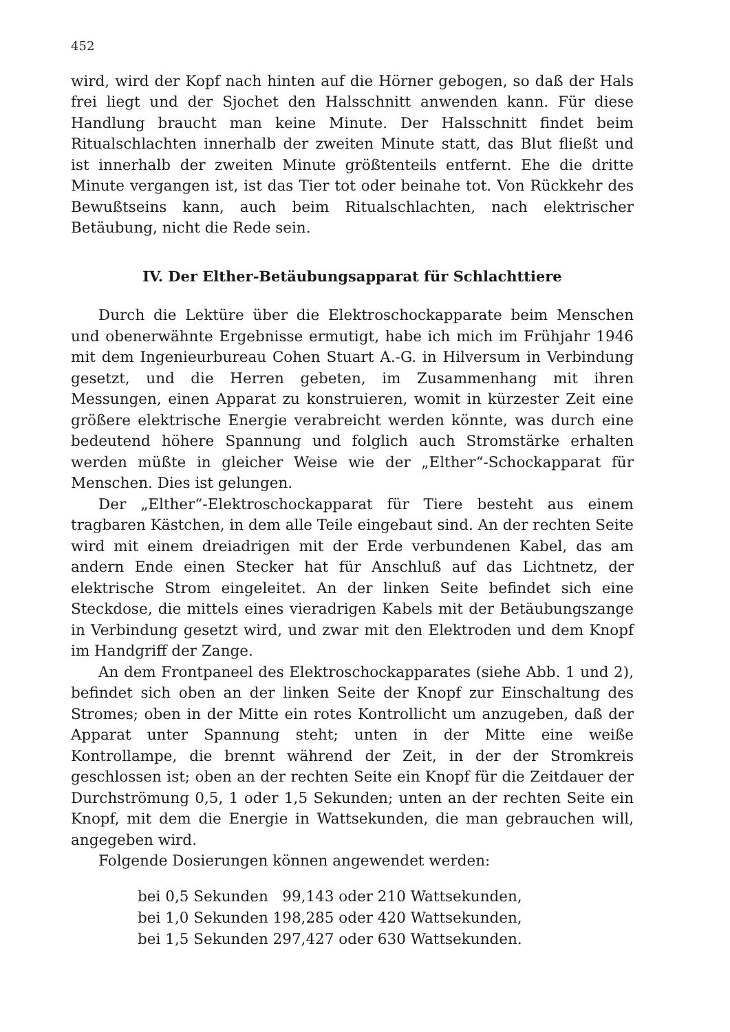452
wird, wird der Kopf nach hinten auf die Hörner gebogen, so daß der Hals frei liegt und der Sjochet den Halsschnitt anwenden kann. Für diese Handlung braucht man keine Minute. Der Halsschnitt findet beim Ritualschlachten innerhalb der zweiten Minute statt, das Blut fließt und ist innerhalb der zweiten Minute größtenteils entfernt. Ehe die dritte Minute vergangen ist, ist das Tier tot oder beinahe tot. Von Rückkehr des Bewußtseins kann, auch beim Ritualschlachten, nach elektrischer Betäubung, nicht die Rede sein.
IV. Der Elther-Betäubungsapparat für Schlachttiere
Durch die Lektüre über die Elektroschockapparate beim Menschen und obenerwähnte Ergebnisse ermutigt, habe ich mich im Frühjahr 1946 mit dem Ingenieurbureau Cohen Stuart A.-G. in Hilversum in Verbindung gesetzt, und die Herren gebeten, im Zusammenhang mit ihren Messungen, einen Apparat zu konstruieren, womit in kürzester Zeit eine größere elektrische Energie verabreicht werden könnte, was durch eine bedeutend höhere Spannung und folglich auch Stromstärke erhalten werden müßte in gleicher Weise wie der „Elther“-Schockapparat für Menschen. Dies ist gelungen.
Der „Elther“-Elektroschockapparat für Tiere besteht aus einem tragbaren Kästchen, in dem alle Teile eingebaut sind. An der rechten Seite wird mit einem dreiadrigen mit der Erde verbundenen Kabel, das am andern Ende einen Stecker hat für Anschluß auf das Lichtnetz, der elektrische Strom eingeleitet. An der linken Seite befindet sich eine Steckdose, die mittels eines vieradrigen Kabels mit der Betäubungszange in Verbindung gesetzt wird, und zwar mit den Elektroden und dem Knopf im Handgriff der Zange.
An dem Frontpaneel des Elektroschockapparates (siehe Abb. 1 und 2), befindet sich oben an der linken Seite der Knopf zur Einschaltung des Stromes; oben in der Mitte ein rotes Kontrollicht um anzugeben, daß der Apparat unter Spannung steht; unten in der Mitte eine weiße Kontrollampe, die brennt während der Zeit, in der der Stromkreis geschlossen ist; oben an der rechten Seite ein Knopf für die Zeitdauer der Durchströmung 0,5, 1 oder 1,5 Sekunden; unten an der rechten Seite ein Knopf, mit dem die Energie in Wattsekunden, die man gebrauchen will, angegeben wird.
Folgende Dosierungen können angewendet werden:
bei 0,5 Sekunden 99,143 oder 210 Wattsekunden,
bei 1,0 Sekunden 198,285 oder 420 Wattsekunden,
bei 1,5 Sekunden 297,427 oder 630 Wattsekunden.